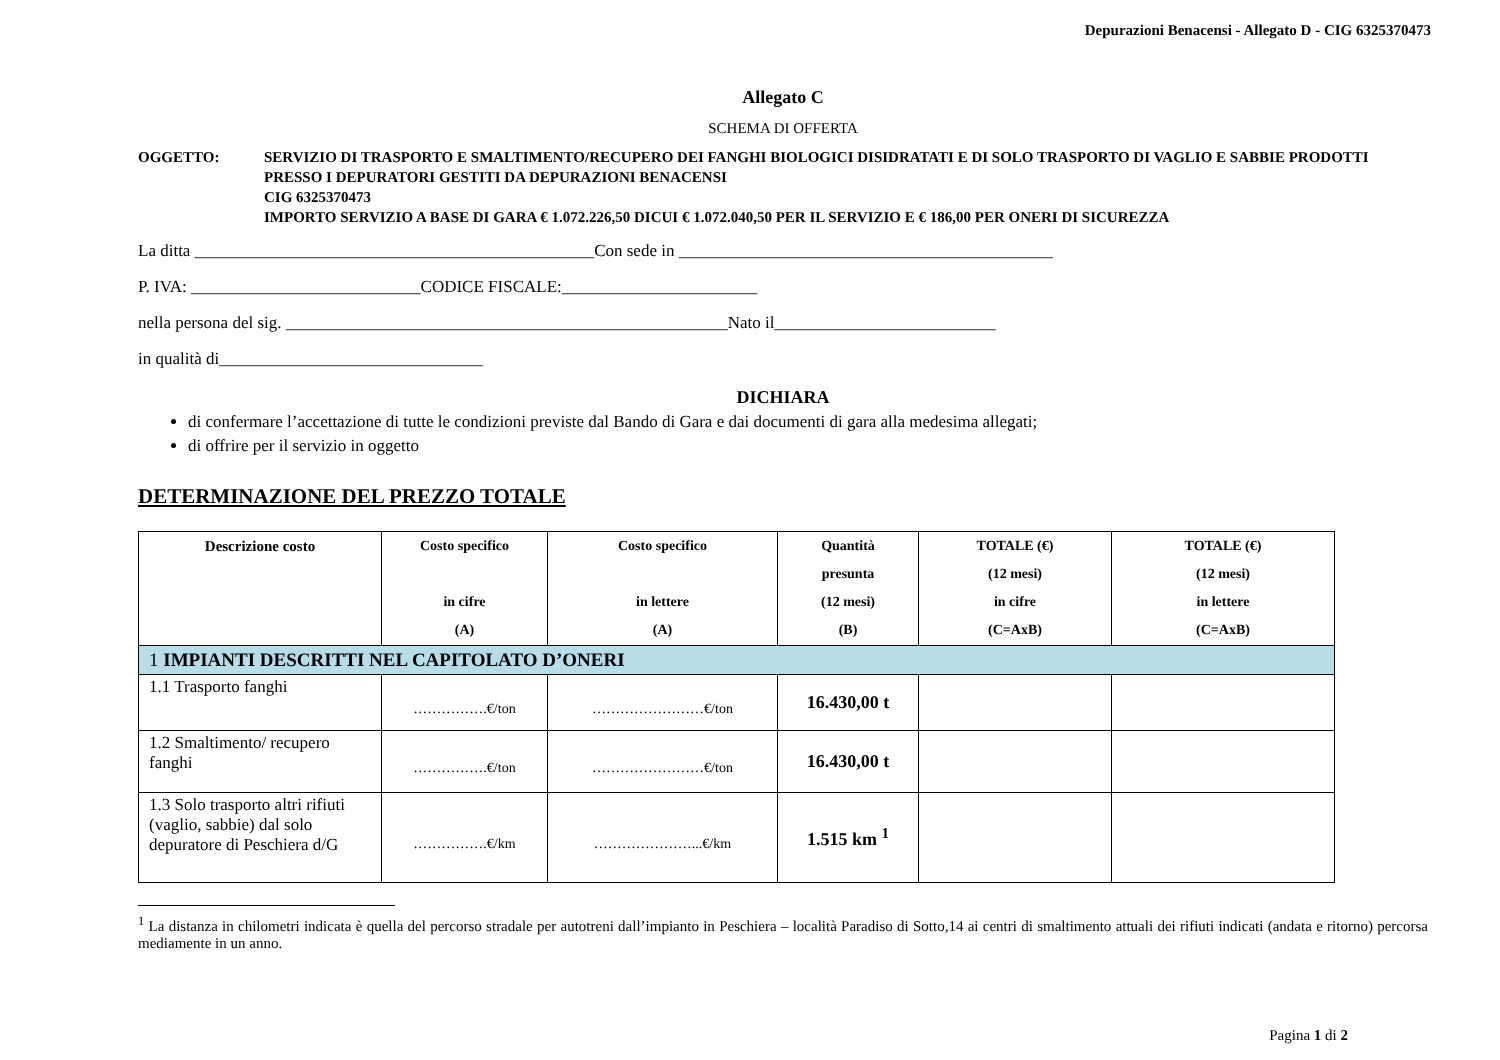Depurazioni Benacensi - Allegato D - CIG 6325370473
Allegato C
SCHEMA DI OFFERTA
OGGETTO: SERVIZIO DI TRASPORTO E SMALTIMENTO/RECUPERO DEI FANGHI BIOLOGICI DISIDRATATI E DI SOLO TRASPORTO DI VAGLIO E SABBIE PRODOTTI PRESSO I DEPURATORI GESTITI DA DEPURAZIONI BENACENSI
CIG 6325370473
IMPORTO SERVIZIO A BASE DI GARA € 1.072.226,50 DICUI € 1.072.040,50 PER IL SERVIZIO E € 186,00 PER ONERI DI SICUREZZA
La ditta _______________________________________________Con sede in ____________________________________________
P. IVA: ___________________________CODICE FISCALE:_______________________
nella persona del sig. ____________________________________________________Nato il__________________________
in qualità di_______________________________
DICHIARA
di confermare l’accettazione di tutte le condizioni previste dal Bando di Gara e dai documenti di gara alla medesima allegati;
di offrire per il servizio in oggetto
DETERMINAZIONE DEL PREZZO TOTALE
| Descrizione costo | Costo specifico in cifre (A) | Costo specifico in lettere (A) | Quantità presunta (12 mesi) (B) | TOTALE (€) (12 mesi) in cifre (C=AxB) | TOTALE (€) (12 mesi) in lettere (C=AxB) |
| --- | --- | --- | --- | --- | --- |
| 1 IMPIANTI DESCRITTI NEL CAPITOLATO D’ONERI | | | | | |
| 1.1 Trasporto fanghi | …………….€/ton | ……………………€/ton | 16.430,00 t | | |
| 1.2 Smaltimento/ recupero fanghi | …………….€/ton | ……………………€/ton | 16.430,00 t | | |
| 1.3 Solo trasporto altri rifiuti (vaglio, sabbie) dal solo depuratore di Peschiera d/G | …………….€/km | …………………...€/km | 1.515 km <sup>1</sup> | | |
<sup>1</sup> La distanza in chilometri indicata è quella del percorso stradale per autotreni dall’impianto in Peschiera – località Paradiso di Sotto,14 ai centri di smaltimento attuali dei rifiuti indicati (andata e ritorno) percorsa mediamente in un anno.
Pagina 1 di 2